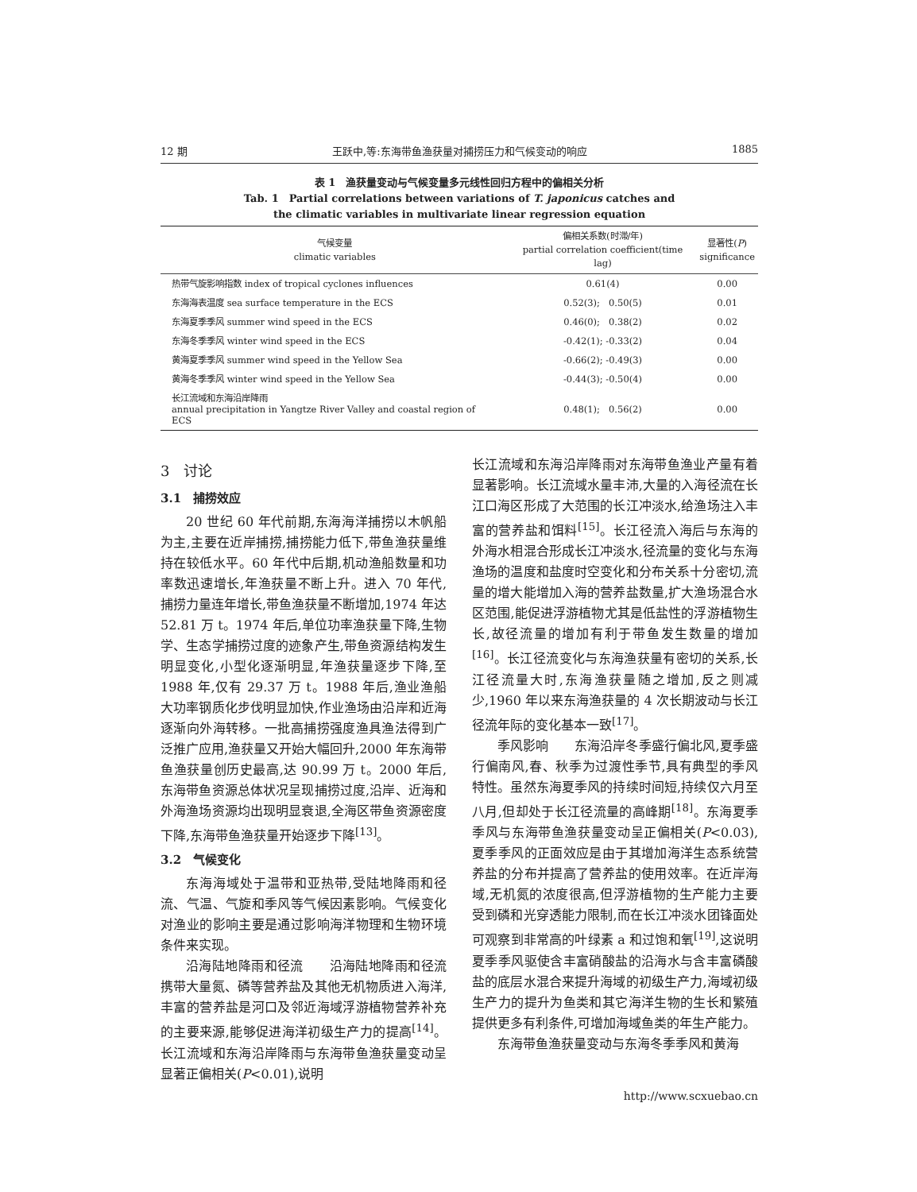12 期 王跃中,等:东海带鱼渔获量对捕捞压力和气候变动的响应 1885
表 1　渔获量变动与气候变量多元线性回归方程中的偏相关分析
Tab. 1　Partial correlations between variations of T. japonicus catches and
the climatic variables in multivariate linear regression equation
| 气候变量 climatic variables | 偏相关系数(时滞/年) partial correlation coefficient(time lag) | 显著性( P ) significance |
| --- | --- | --- |
| 热带气旋影响指数 index of tropical cyclones influences | 0.61(4) | 0.00 |
| 东海海表温度 sea surface temperature in the ECS | 0.52(3); 0.50(5) | 0.01 |
| 东海夏季季风 summer wind speed in the ECS | 0.46(0); 0.38(2) | 0.02 |
| 东海冬季季风 winter wind speed in the ECS | -0.42(1); -0.33(2) | 0.04 |
| 黄海夏季季风 summer wind speed in the Yellow Sea | -0.66(2); -0.49(3) | 0.00 |
| 黄海冬季季风 winter wind speed in the Yellow Sea | -0.44(3); -0.50(4) | 0.00 |
| 长江流域和东海沿岸降雨 annual precipitation in Yangtze River Valley and coastal region of ECS | 0.48(1); 0.56(2) | 0.00 |
3　讨论
3.1　捕捞效应
20 世纪 60 年代前期,东海海洋捕捞以木帆船为主,主要在近岸捕捞,捕捞能力低下,带鱼渔获量维持在较低水平。60 年代中后期,机动渔船数量和功率数迅速增长,年渔获量不断上升。进入 70 年代,捕捞力量连年增长,带鱼渔获量不断增加,1974 年达 52.81 万 t。1974 年后,单位功率渔获量下降,生物学、生态学捕捞过度的迹象产生,带鱼资源结构发生明显变化,小型化逐渐明显,年渔获量逐步下降,至 1988 年,仅有 29.37 万 t。1988 年后,渔业渔船大功率钢质化步伐明显加快,作业渔场由沿岸和近海逐渐向外海转移。一批高捕捞强度渔具渔法得到广泛推广应用,渔获量又开始大幅回升,2000 年东海带鱼渔获量创历史最高,达 90.99 万 t。2000 年后,东海带鱼资源总体状况呈现捕捞过度,沿岸、近海和外海渔场资源均出现明显衰退,全海区带鱼资源密度下降,东海带鱼渔获量开始逐步下降<sup>[13]</sup>。
3.2　气候变化
东海海域处于温带和亚热带,受陆地降雨和径流、气温、气旋和季风等气候因素影响。气候变化对渔业的影响主要是通过影响海洋物理和生物环境条件来实现。
沿海陆地降雨和径流　　沿海陆地降雨和径流携带大量氮、磷等营养盐及其他无机物质进入海洋,丰富的营养盐是河口及邻近海域浮游植物营养补充的主要来源,能够促进海洋初级生产力的提高<sup>[14]</sup>。长江流域和东海沿岸降雨与东海带鱼渔获量变动呈显著正偏相关(P<0.01),说明
长江流域和东海沿岸降雨对东海带鱼渔业产量有着显著影响。长江流域水量丰沛,大量的入海径流在长江口海区形成了大范围的长江冲淡水,给渔场注入丰富的营养盐和饵料<sup>[15]</sup>。长江径流入海后与东海的外海水相混合形成长江冲淡水,径流量的变化与东海渔场的温度和盐度时空变化和分布关系十分密切,流量的增大能增加入海的营养盐数量,扩大渔场混合水区范围,能促进浮游植物尤其是低盐性的浮游植物生长,故径流量的增加有利于带鱼发生数量的增加<sup>[16]</sup>。长江径流变化与东海渔获量有密切的关系,长江径流量大时,东海渔获量随之增加,反之则减少,1960 年以来东海渔获量的 4 次长期波动与长江径流年际的变化基本一致<sup>[17]</sup>。
季风影响　　东海沿岸冬季盛行偏北风,夏季盛行偏南风,春、秋季为过渡性季节,具有典型的季风特性。虽然东海夏季风的持续时间短,持续仅六月至八月,但却处于长江径流量的高峰期<sup>[18]</sup>。东海夏季季风与东海带鱼渔获量变动呈正偏相关(P<0.03),夏季季风的正面效应是由于其增加海洋生态系统营养盐的分布并提高了营养盐的使用效率。在近岸海域,无机氮的浓度很高,但浮游植物的生产能力主要受到磷和光穿透能力限制,而在长江冲淡水团锋面处可观察到非常高的叶绿素 a 和过饱和氧<sup>[19]</sup>,这说明夏季季风驱使含丰富硝酸盐的沿海水与含丰富磷酸盐的底层水混合来提升海域的初级生产力,海域初级生产力的提升为鱼类和其它海洋生物的生长和繁殖提供更多有利条件,可增加海域鱼类的年生产能力。
东海带鱼渔获量变动与东海冬季季风和黄海
http://www.scxuebao.cn